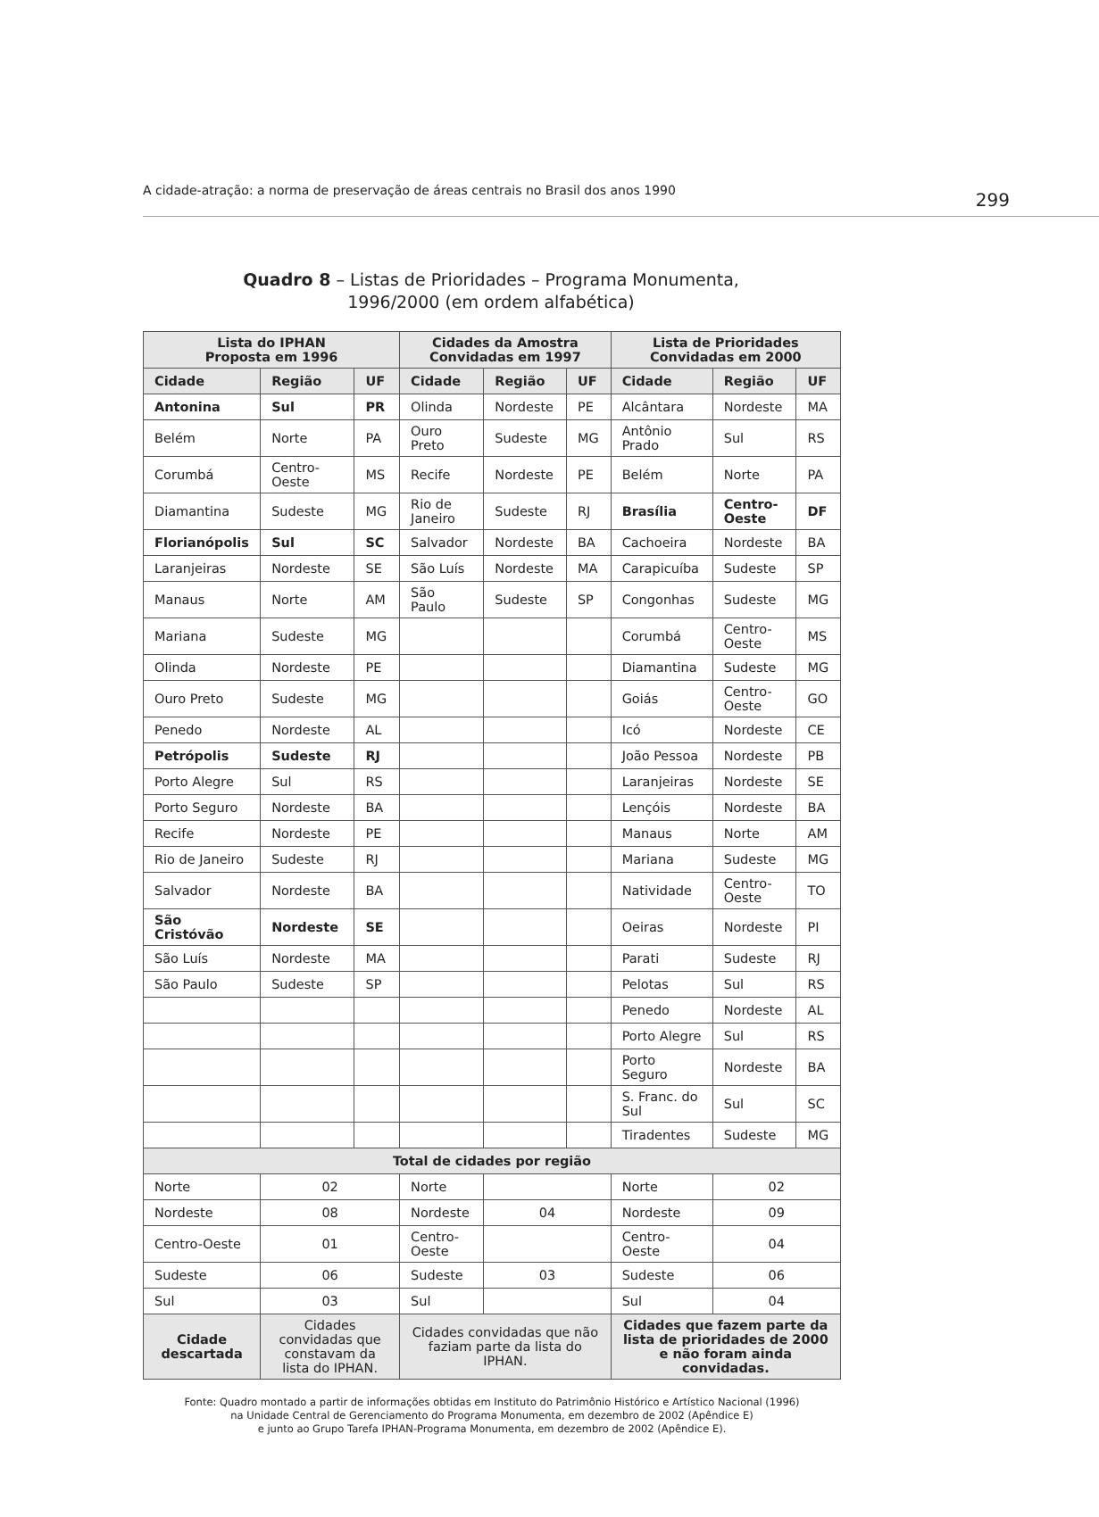A cidade-atração: a norma de preservação de áreas centrais no Brasil dos anos 1990 299
Quadro 8 – Listas de Prioridades – Programa Monumenta,
1996/2000 (em ordem alfabética)
| Lista do IPHAN Proposta em 1996 | | | Cidades da Amostra Convidadas em 1997 | | | Lista de Prioridades Convidadas em 2000 | | |
| --- | --- | --- | --- | --- | --- | --- | --- | --- |
| Cidade | Região | UF | Cidade | Região | UF | Cidade | Região | UF |
| Antonina | Sul | PR | Olinda | Nordeste | PE | Alcântara | Nordeste | MA |
| Belém | Norte | PA | Ouro Preto | Sudeste | MG | Antônio Prado | Sul | RS |
| Corumbá | Centro-Oeste | MS | Recife | Nordeste | PE | Belém | Norte | PA |
| Diamantina | Sudeste | MG | Rio de Janeiro | Sudeste | RJ | Brasília | Centro-Oeste | DF |
| Florianópolis | Sul | SC | Salvador | Nordeste | BA | Cachoeira | Nordeste | BA |
| Laranjeiras | Nordeste | SE | São Luís | Nordeste | MA | Carapicuíba | Sudeste | SP |
| Manaus | Norte | AM | São Paulo | Sudeste | SP | Congonhas | Sudeste | MG |
| Mariana | Sudeste | MG | | | | Corumbá | Centro-Oeste | MS |
| Olinda | Nordeste | PE | | | | Diamantina | Sudeste | MG |
| Ouro Preto | Sudeste | MG | | | | Goiás | Centro-Oeste | GO |
| Penedo | Nordeste | AL | | | | Icó | Nordeste | CE |
| Petrópolis | Sudeste | RJ | | | | João Pessoa | Nordeste | PB |
| Porto Alegre | Sul | RS | | | | Laranjeiras | Nordeste | SE |
| Porto Seguro | Nordeste | BA | | | | Lençóis | Nordeste | BA |
| Recife | Nordeste | PE | | | | Manaus | Norte | AM |
| Rio de Janeiro | Sudeste | RJ | | | | Mariana | Sudeste | MG |
| Salvador | Nordeste | BA | | | | Natividade | Centro-Oeste | TO |
| São Cristóvão | Nordeste | SE | | | | Oeiras | Nordeste | PI |
| São Luís | Nordeste | MA | | | | Parati | Sudeste | RJ |
| São Paulo | Sudeste | SP | | | | Pelotas | Sul | RS |
| | | | | | | Penedo | Nordeste | AL |
| | | | | | | Porto Alegre | Sul | RS |
| | | | | | | Porto Seguro | Nordeste | BA |
| | | | | | | S. Franc. do Sul | Sul | SC |
| | | | | | | Tiradentes | Sudeste | MG |
| Total de cidades por região | | | | | | | | |
| Norte | 02 | | Norte | | | Norte | 02 | |
| Nordeste | 08 | | Nordeste | 04 | | Nordeste | 09 | |
| Centro-Oeste | 01 | | Centro-Oeste | | | Centro-Oeste | 04 | |
| Sudeste | 06 | | Sudeste | 03 | | Sudeste | 06 | |
| Sul | 03 | | Sul | | | Sul | 04 | |
| Cidade descartada | Cidades convidadas que constavam da lista do IPHAN. | | Cidades convidadas que não faziam parte da lista do IPHAN. | | | Cidades que fazem parte da lista de prioridades de 2000 e não foram ainda convidadas. | | |
Fonte: Quadro montado a partir de informações obtidas em Instituto do Patrimônio Histórico e Artístico Nacional (1996)
na Unidade Central de Gerenciamento do Programa Monumenta, em dezembro de 2002 (Apêndice E)
e junto ao Grupo Tarefa IPHAN-Programa Monumenta, em dezembro de 2002 (Apêndice E).